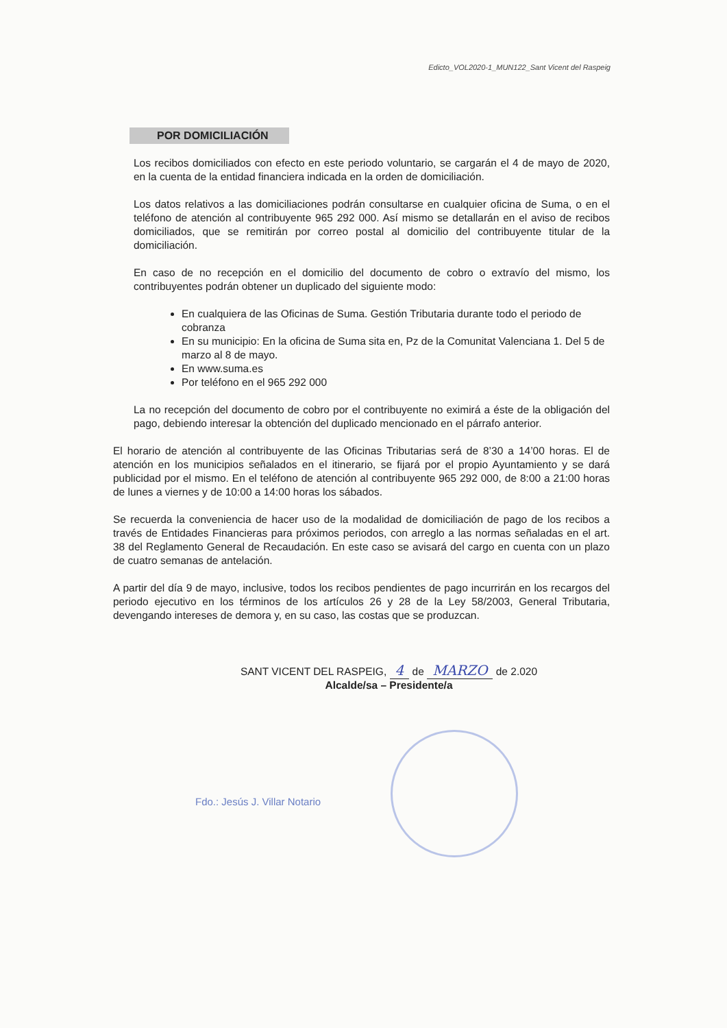Edicto_VOL2020-1_MUN122_Sant Vicent del Raspeig
POR DOMICILIACIÓN
Los recibos domiciliados con efecto en este periodo voluntario, se cargarán el 4 de mayo de 2020, en la cuenta de la entidad financiera indicada en la orden de domiciliación.
Los datos relativos a las domiciliaciones podrán consultarse en cualquier oficina de Suma, o en el teléfono de atención al contribuyente 965 292 000. Así mismo se detallarán en el aviso de recibos domiciliados, que se remitirán por correo postal al domicilio del contribuyente titular de la domiciliación.
En caso de no recepción en el domicilio del documento de cobro o extravío del mismo, los contribuyentes podrán obtener un duplicado del siguiente modo:
En cualquiera de las Oficinas de Suma. Gestión Tributaria durante todo el periodo de cobranza
En su municipio: En la oficina de Suma sita en, Pz de la Comunitat Valenciana 1. Del 5 de marzo al 8 de mayo.
En www.suma.es
Por teléfono en el 965 292 000
La no recepción del documento de cobro por el contribuyente no eximirá a éste de la obligación del pago, debiendo interesar la obtención del duplicado mencionado en el párrafo anterior.
El horario de atención al contribuyente de las Oficinas Tributarias será de 8’30 a 14’00 horas. El de atención en los municipios señalados en el itinerario, se fijará por el propio Ayuntamiento y se dará publicidad por el mismo. En el teléfono de atención al contribuyente 965 292 000, de 8:00 a 21:00 horas de lunes a viernes y de 10:00 a 14:00 horas los sábados.
Se recuerda la conveniencia de hacer uso de la modalidad de domiciliación de pago de los recibos a través de Entidades Financieras para próximos periodos, con arreglo a las normas señaladas en el art. 38 del Reglamento General de Recaudación. En este caso se avisará del cargo en cuenta con un plazo de cuatro semanas de antelación.
A partir del día 9 de mayo, inclusive, todos los recibos pendientes de pago incurrirán en los recargos del periodo ejecutivo en los términos de los artículos 26 y 28 de la Ley 58/2003, General Tributaria, devengando intereses de demora y, en su caso, las costas que se produzcan.
SANT VICENT DEL RASPEIG, 4 de MARZO de 2.020
Alcalde/sa – Presidente/a
Fdo.: Jesús J. Villar Notario